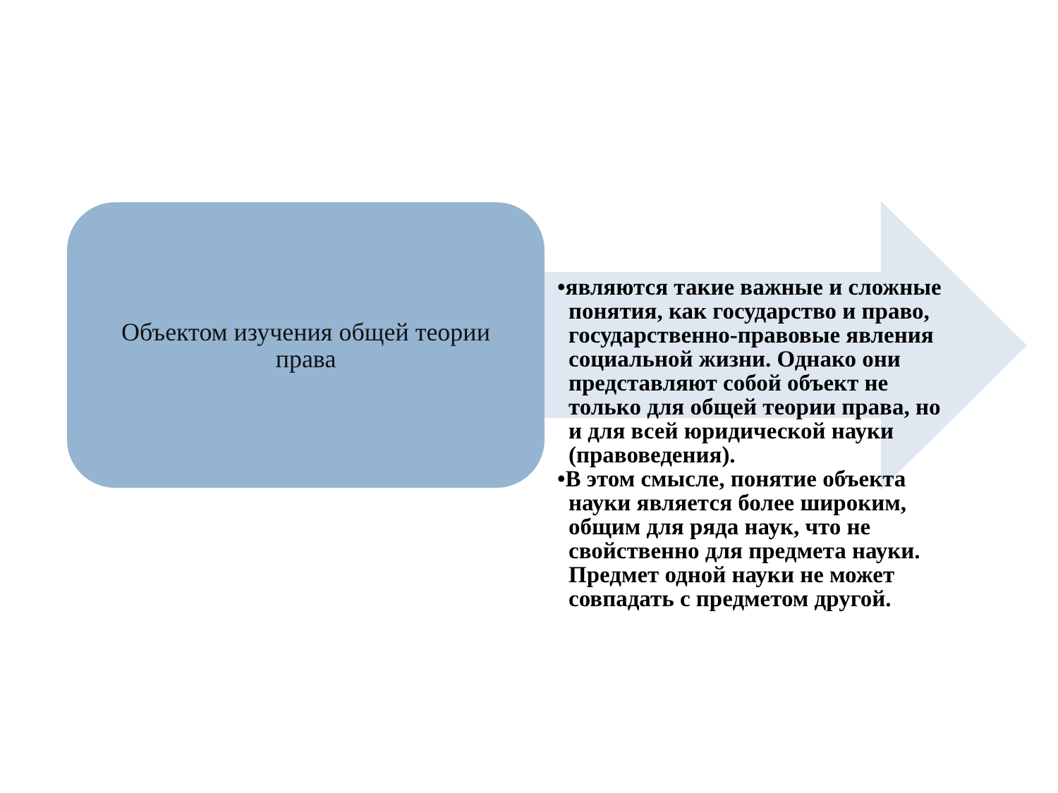Объектом изучения общей теории права
•являются такие важные и сложные понятия, как государство и право, государственно-правовые явления социальной жизни. Однако они представляют собой объект не только для общей теории права, но и для всей юридической науки (правоведения).
•В этом смысле, понятие объекта науки является более широким, общим для ряда наук, что не свойственно для предмета науки. Предмет одной науки не может совпадать с предметом другой.